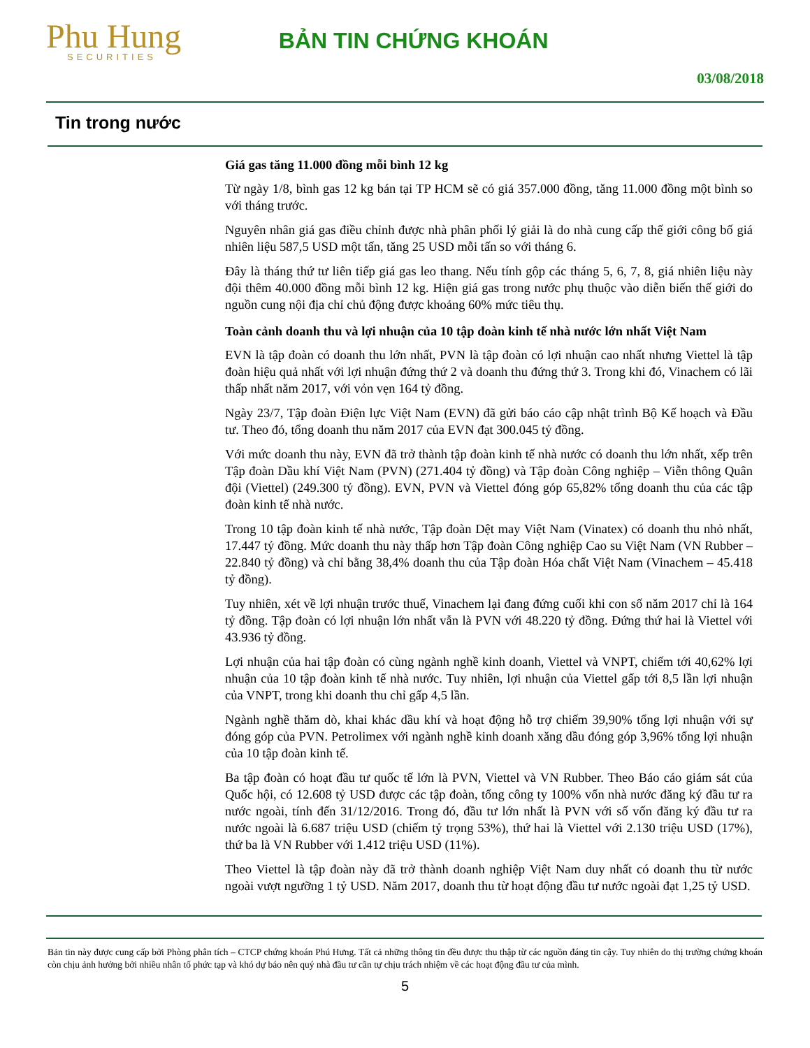Phu Hung
SECURITIES
BẢN TIN CHỨNG KHOÁN
03/08/2018
Tin trong nước
Giá gas tăng 11.000 đồng mỗi bình 12 kg
Từ ngày 1/8, bình gas 12 kg bán tại TP HCM sẽ có giá 357.000 đồng, tăng 11.000 đồng một bình so với tháng trước.
Nguyên nhân giá gas điều chỉnh được nhà phân phối lý giải là do nhà cung cấp thế giới công bố giá nhiên liệu 587,5 USD một tấn, tăng 25 USD mỗi tấn so với tháng 6.
Đây là tháng thứ tư liên tiếp giá gas leo thang. Nếu tính gộp các tháng 5, 6, 7, 8, giá nhiên liệu này đội thêm 40.000 đồng mỗi bình 12 kg. Hiện giá gas trong nước phụ thuộc vào diễn biến thế giới do nguồn cung nội địa chỉ chủ động được khoảng 60% mức tiêu thụ.
Toàn cảnh doanh thu và lợi nhuận của 10 tập đoàn kinh tế nhà nước lớn nhất Việt Nam
EVN là tập đoàn có doanh thu lớn nhất, PVN là tập đoàn có lợi nhuận cao nhất nhưng Viettel là tập đoàn hiệu quả nhất với lợi nhuận đứng thứ 2 và doanh thu đứng thứ 3. Trong khi đó, Vinachem có lãi thấp nhất năm 2017, với vỏn vẹn 164 tỷ đồng.
Ngày 23/7, Tập đoàn Điện lực Việt Nam (EVN) đã gửi báo cáo cập nhật trình Bộ Kế hoạch và Đầu tư. Theo đó, tổng doanh thu năm 2017 của EVN đạt 300.045 tỷ đồng.
Với mức doanh thu này, EVN đã trở thành tập đoàn kinh tế nhà nước có doanh thu lớn nhất, xếp trên Tập đoàn Dầu khí Việt Nam (PVN) (271.404 tỷ đồng) và Tập đoàn Công nghiệp – Viễn thông Quân đội (Viettel) (249.300 tỷ đồng). EVN, PVN và Viettel đóng góp 65,82% tổng doanh thu của các tập đoàn kinh tế nhà nước.
Trong 10 tập đoàn kinh tế nhà nước, Tập đoàn Dệt may Việt Nam (Vinatex) có doanh thu nhỏ nhất, 17.447 tỷ đồng. Mức doanh thu này thấp hơn Tập đoàn Công nghiệp Cao su Việt Nam (VN Rubber – 22.840 tỷ đồng) và chỉ bằng 38,4% doanh thu của Tập đoàn Hóa chất Việt Nam (Vinachem – 45.418 tỷ đồng).
Tuy nhiên, xét về lợi nhuận trước thuế, Vinachem lại đang đứng cuối khi con số năm 2017 chỉ là 164 tỷ đồng. Tập đoàn có lợi nhuận lớn nhất vẫn là PVN với 48.220 tỷ đồng. Đứng thứ hai là Viettel với 43.936 tỷ đồng.
Lợi nhuận của hai tập đoàn có cùng ngành nghề kinh doanh, Viettel và VNPT, chiếm tới 40,62% lợi nhuận của 10 tập đoàn kinh tế nhà nước. Tuy nhiên, lợi nhuận của Viettel gấp tới 8,5 lần lợi nhuận của VNPT, trong khi doanh thu chỉ gấp 4,5 lần.
Ngành nghề thăm dò, khai khác dầu khí và hoạt động hỗ trợ chiếm 39,90% tổng lợi nhuận với sự đóng góp của PVN. Petrolimex với ngành nghề kinh doanh xăng dầu đóng góp 3,96% tổng lợi nhuận của 10 tập đoàn kinh tế.
Ba tập đoàn có hoạt đầu tư quốc tế lớn là PVN, Viettel và VN Rubber. Theo Báo cáo giám sát của Quốc hội, có 12.608 tỷ USD được các tập đoàn, tổng công ty 100% vốn nhà nước đăng ký đầu tư ra nước ngoài, tính đến 31/12/2016. Trong đó, đầu tư lớn nhất là PVN với số vốn đăng ký đầu tư ra nước ngoài là 6.687 triệu USD (chiếm tỷ trọng 53%), thứ hai là Viettel với 2.130 triệu USD (17%), thứ ba là VN Rubber với 1.412 triệu USD (11%).
Theo Viettel là tập đoàn này đã trở thành doanh nghiệp Việt Nam duy nhất có doanh thu từ nước ngoài vượt ngưỡng 1 tỷ USD. Năm 2017, doanh thu từ hoạt động đầu tư nước ngoài đạt 1,25 tỷ USD.
Bản tin này được cung cấp bởi Phòng phân tích – CTCP chứng khoán Phú Hưng. Tất cả những thông tin đều được thu thập từ các nguồn đáng tin cậy. Tuy nhiên do thị trường chứng khoán còn chịu ảnh hưởng bởi nhiều nhân tố phức tạp và khó dự báo nên quý nhà đầu tư cần tự chịu trách nhiệm về các hoạt động đầu tư của mình.
5